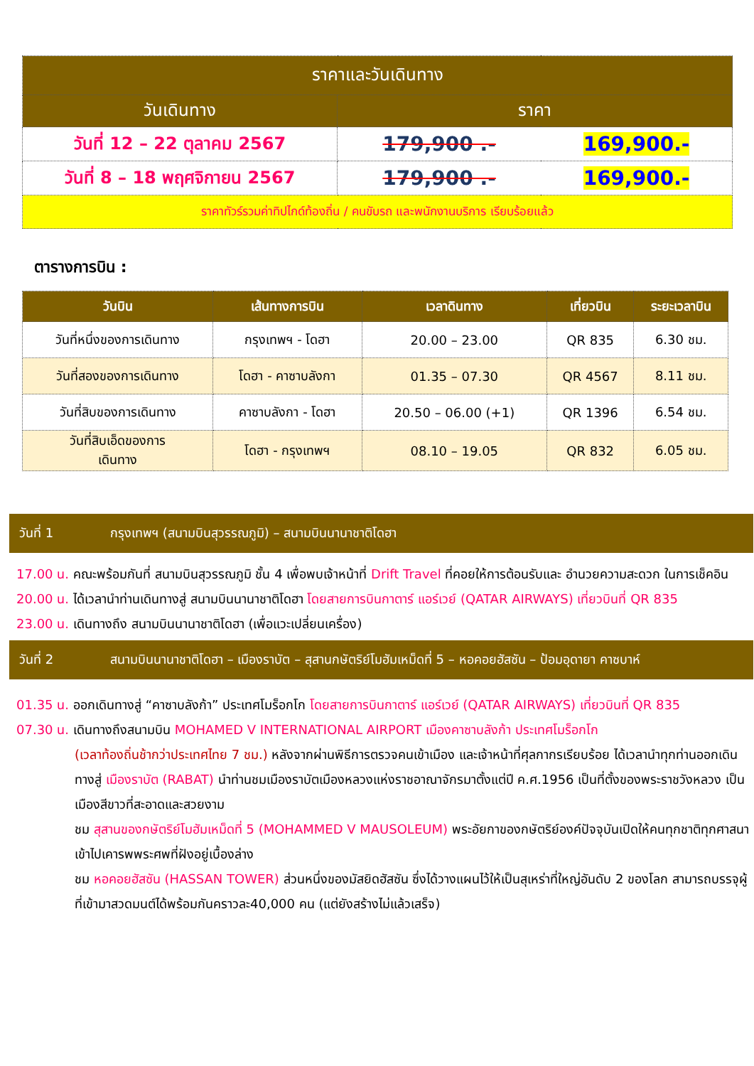| ราคาและวันเดินทาง | | |
| --- | --- | --- |
| วันเดินทาง | ราคา | |
| วันที่ 12 – 22 ตุลาคม 2567 | 179,900 .- | 169,900.- |
| วันที่ 8 – 18 พฤศจิกายน 2567 | 179,900 .- | 169,900.- |
| ราคาทัวร์รวมค่าทิปไกด์ท้องถิ่น / คนขับรถ และพนักงานบริการ เรียบร้อยแล้ว | | |
ตารางการบิน :
| วันบิน | เส้นทางการบิน | เวลาดินทาง | เที่ยวบิน | ระยะเวลาบิน |
| --- | --- | --- | --- | --- |
| วันที่หนึ่งของการเดินทาง | กรุงเทพฯ - โดฮา | 20.00 – 23.00 | QR 835 | 6.30 ชม. |
| วันที่สองของการเดินทาง | โดฮา - คาซาบลังกา | 01.35 – 07.30 | QR 4567 | 8.11 ชม. |
| วันที่สิบของการเดินทาง | คาซาบลังกา - โดฮา | 20.50 – 06.00 (+1) | QR 1396 | 6.54 ชม. |
| วันที่สิบเอ็ดของการ เดินทาง | โดฮา - กรุงเทพฯ | 08.10 – 19.05 | QR 832 | 6.05 ชม. |
วันที่ 1 กรุงเทพฯ (สนามบินสุวรรณภูมิ) – สนามบินนานาชาติโดฮา
17.00 น. คณะพร้อมกันที่ สนามบินสุวรรณภูมิ ชั้น 4 เพื่อพบเจ้าหน้าที่ Drift Travel ที่คอยให้การต้อนรับและ อำนวยความสะดวก ในการเช็คอิน
20.00 น. ได้เวลานำท่านเดินทางสู่ สนามบินนานาชาติโดฮา โดยสายการบินกาตาร์ แอร์เวย์ (QATAR AIRWAYS) เที่ยวบินที่ QR 835
23.00 น. เดินทางถึง สนามบินนานาชาติโดฮา (เพื่อแวะเปลี่ยนเครื่อง)
วันที่ 2 สนามบินนานาชาติโดฮา – เมืองราบัต – สุสานกษัตริย์โมฮัมเหม็ดที่ 5 – หอคอยฮัสซัน – ป้อมอุดายา คาซบาห์
01.35 น. ออกเดินทางสู่ “คาซาบลังก้า” ประเทศโมร็อกโก โดยสายการบินกาตาร์ แอร์เวย์ (QATAR AIRWAYS) เที่ยวบินที่ QR 835
07.30 น. เดินทางถึงสนามบิน MOHAMED V INTERNATIONAL AIRPORT เมืองคาซาบลังก้า ประเทศโมร็อกโก
(เวลาท้องถิ่นช้ากว่าประเทศไทย 7 ชม.) หลังจากผ่านพิธีการตรวจคนเข้าเมือง และเจ้าหน้าที่ศุลกากรเรียบร้อย ได้เวลานำทุกท่านออกเดินทางสู่ เมืองราบัต (RABAT) นำท่านชมเมืองราบัตเมืองหลวงแห่งราชอาณาจักรมาตั้งแต่ปี ค.ศ.1956 เป็นที่ตั้งของพระราชวังหลวง เป็นเมืองสีขาวที่สะอาดและสวยงาม
ชม สุสานของกษัตริย์โมฮัมเหม็ดที่ 5 (MOHAMMED V MAUSOLEUM) พระอัยกาของกษัตริย์องค์ปัจจุบันเปิดให้คนทุกชาติทุกศาสนาเข้าไปเคารพพระศพที่ฝังอยู่เบื้องล่าง
ชม หอคอยฮัสซัน (HASSAN TOWER) ส่วนหนึ่งของมัสยิดฮัสซัน ซึ่งได้วางแผนไว้ให้เป็นสุเหร่าที่ใหญ่อันดับ 2 ของโลก สามารถบรรจุผู้ที่เข้ามาสวดมนต์ได้พร้อมกันคราวละ40,000 คน (แต่ยังสร้างไม่แล้วเสร็จ)